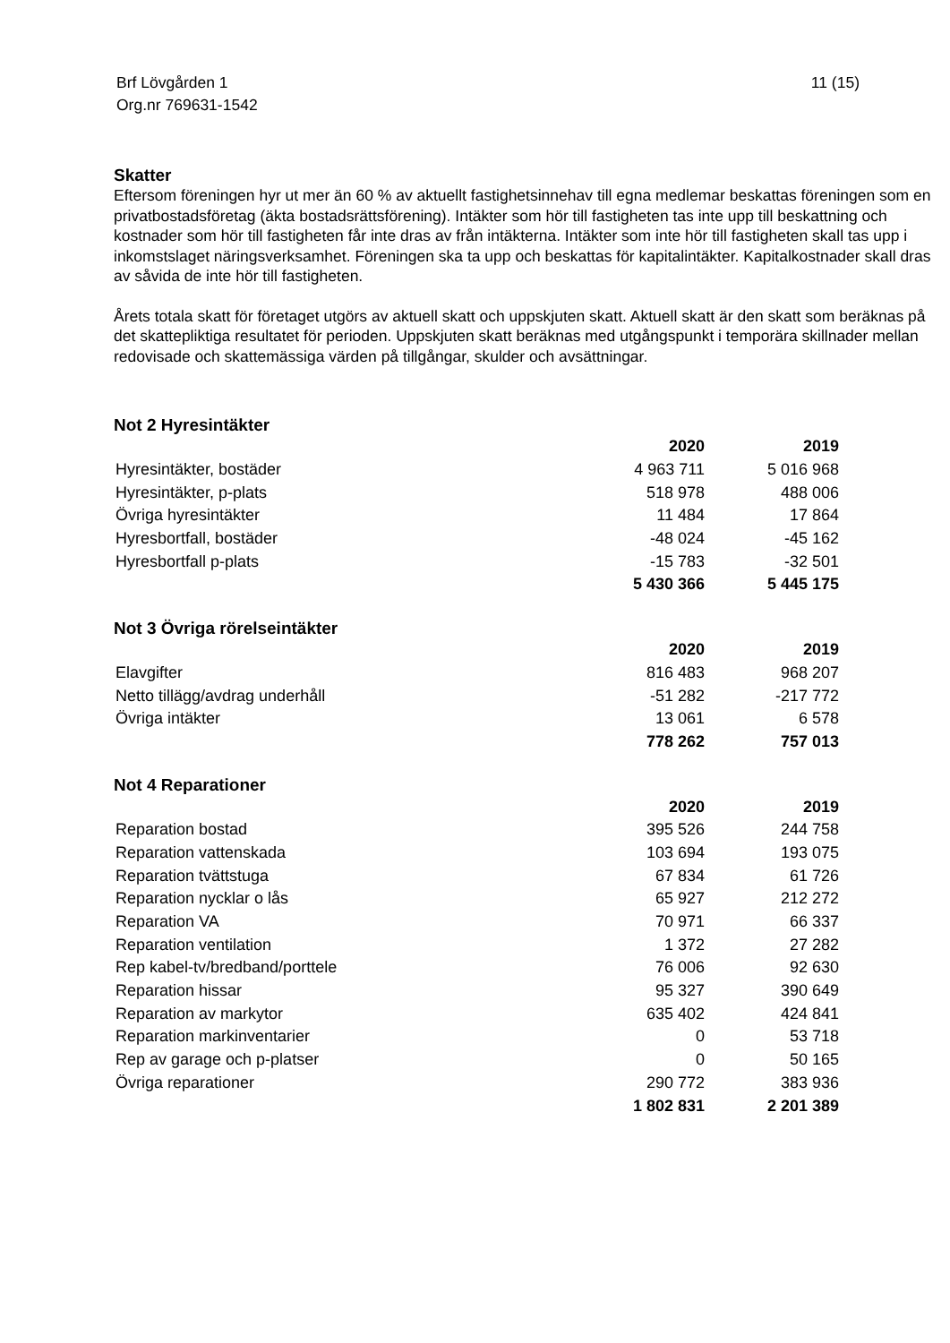Brf Lövgården 1
Org.nr 769631-1542 11 (15)
Skatter
Eftersom föreningen hyr ut mer än 60 % av aktuellt fastighetsinnehav till egna medlemar beskattas föreningen som en privatbostadsföretag (äkta bostadsrättsförening). Intäkter som hör till fastigheten tas inte upp till beskattning och kostnader som hör till fastigheten får inte dras av från intäkterna. Intäkter som inte hör till fastigheten skall tas upp i inkomstslaget näringsverksamhet. Föreningen ska ta upp och beskattas för kapitalintäkter. Kapitalkostnader skall dras av såvida de inte hör till fastigheten.
Årets totala skatt för företaget utgörs av aktuell skatt och uppskjuten skatt. Aktuell skatt är den skatt som beräknas på det skattepliktiga resultatet för perioden. Uppskjuten skatt beräknas med utgångspunkt i temporära skillnader mellan redovisade och skattemässiga värden på tillgångar, skulder och avsättningar.
Not 2 Hyresintäkter
| | 2020 | 2019 |
| --- | --- | --- |
| Hyresintäkter, bostäder | 4 963 711 | 5 016 968 |
| Hyresintäkter, p-plats | 518 978 | 488 006 |
| Övriga hyresintäkter | 11 484 | 17 864 |
| Hyresbortfall, bostäder | -48 024 | -45 162 |
| Hyresbortfall p-plats | -15 783 | -32 501 |
| | 5 430 366 | 5 445 175 |
Not 3 Övriga rörelseintäkter
| | 2020 | 2019 |
| --- | --- | --- |
| Elavgifter | 816 483 | 968 207 |
| Netto tillägg/avdrag underhåll | -51 282 | -217 772 |
| Övriga intäkter | 13 061 | 6 578 |
| | 778 262 | 757 013 |
Not 4 Reparationer
| | 2020 | 2019 |
| --- | --- | --- |
| Reparation bostad | 395 526 | 244 758 |
| Reparation vattenskada | 103 694 | 193 075 |
| Reparation tvättstuga | 67 834 | 61 726 |
| Reparation nycklar o lås | 65 927 | 212 272 |
| Reparation VA | 70 971 | 66 337 |
| Reparation ventilation | 1 372 | 27 282 |
| Rep kabel-tv/bredband/porttele | 76 006 | 92 630 |
| Reparation hissar | 95 327 | 390 649 |
| Reparation av markytor | 635 402 | 424 841 |
| Reparation markinventarier | 0 | 53 718 |
| Rep av garage och p-platser | 0 | 50 165 |
| Övriga reparationer | 290 772 | 383 936 |
| | 1 802 831 | 2 201 389 |